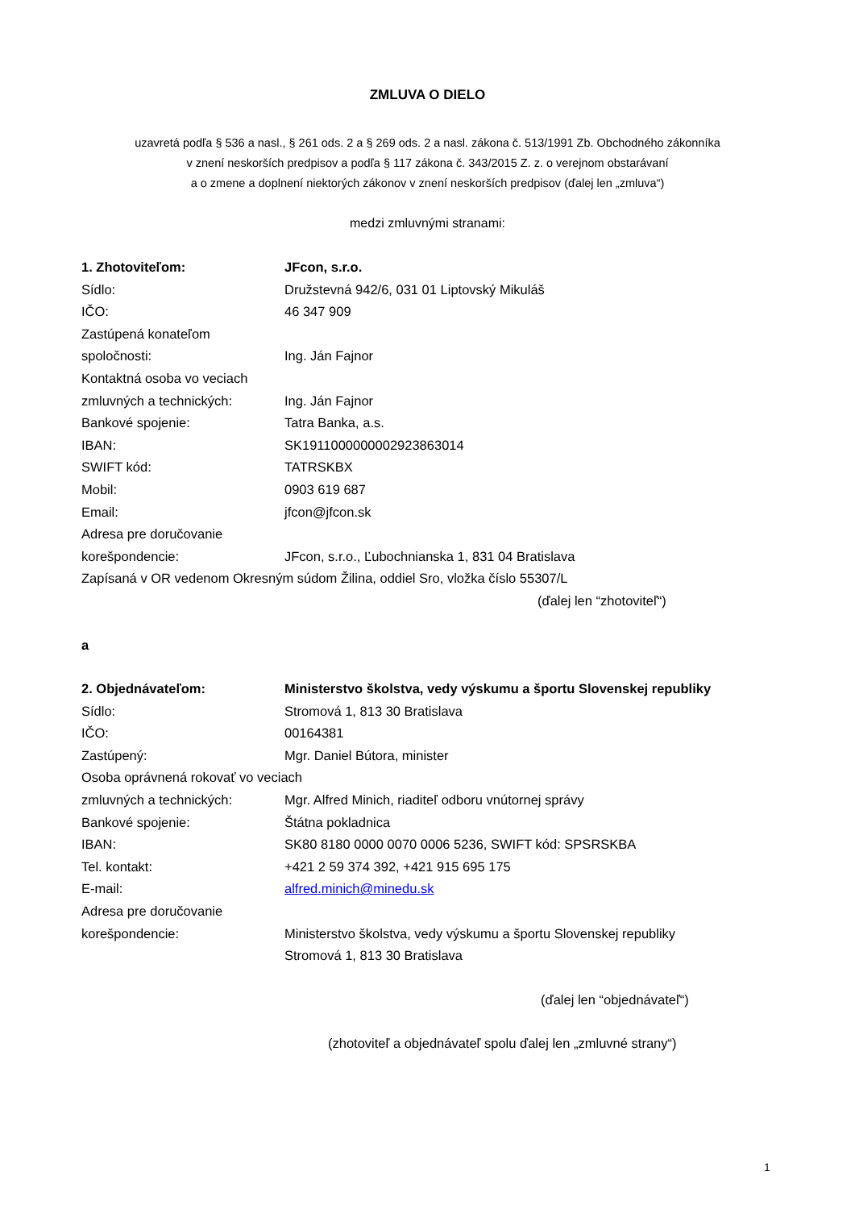ZMLUVA O DIELO
uzavretá podľa § 536 a nasl., § 261 ods. 2 a § 269 ods. 2 a nasl. zákona č. 513/1991 Zb. Obchodného zákonníka
v znení neskorších predpisov a podľa § 117 zákona č. 343/2015 Z. z. o verejnom obstarávaní
a o zmene a doplnení niektorých zákonov v znení neskorších predpisov (ďalej len „zmluva“)
medzi zmluvnými stranami:
1. Zhotoviteľom: JFcon, s.r.o.
Sídlo: Družstevná 942/6, 031 01 Liptovský Mikuláš
IČO: 46 347 909
Zastúpená konateľom
spoločnosti: Ing. Ján Fajnor
Kontaktná osoba vo veciach
zmluvných a technických: Ing. Ján Fajnor
Bankové spojenie: Tatra Banka, a.s.
IBAN: SK1911000000002923863014
SWIFT kód: TATRSKBX
Mobil: 0903 619 687
Email: jfcon@jfcon.sk
Adresa pre doručovanie
korešpondencie: JFcon, s.r.o., Ľubochnianska 1, 831 04 Bratislava
Zapísaná v OR vedenom Okresným súdom Žilina, oddiel Sro, vložka číslo 55307/L
(ďalej len “zhotoviteľ“)
a
2. Objednávateľom: Ministerstvo školstva, vedy výskumu a športu Slovenskej republiky
Sídlo: Stromová 1, 813 30 Bratislava
IČO: 00164381
Zastúpený: Mgr. Daniel Bútora, minister
Osoba oprávnená rokovať vo veciach
zmluvných a technických: Mgr. Alfred Minich, riaditeľ odboru vnútornej správy
Bankové spojenie: Štátna pokladnica
IBAN: SK80 8180 0000 0070 0006 5236, SWIFT kód: SPSRSKBA
Tel. kontakt: +421 2 59 374 392, +421 915 695 175
E-mail: alfred.minich@minedu.sk
Adresa pre doručovanie
korešpondencie: Ministerstvo školstva, vedy výskumu a športu Slovenskej republiky
Stromová 1, 813 30 Bratislava
(ďalej len “objednávateľ“)
(zhotoviteľ a objednávateľ spolu ďalej len „zmluvné strany“)
1